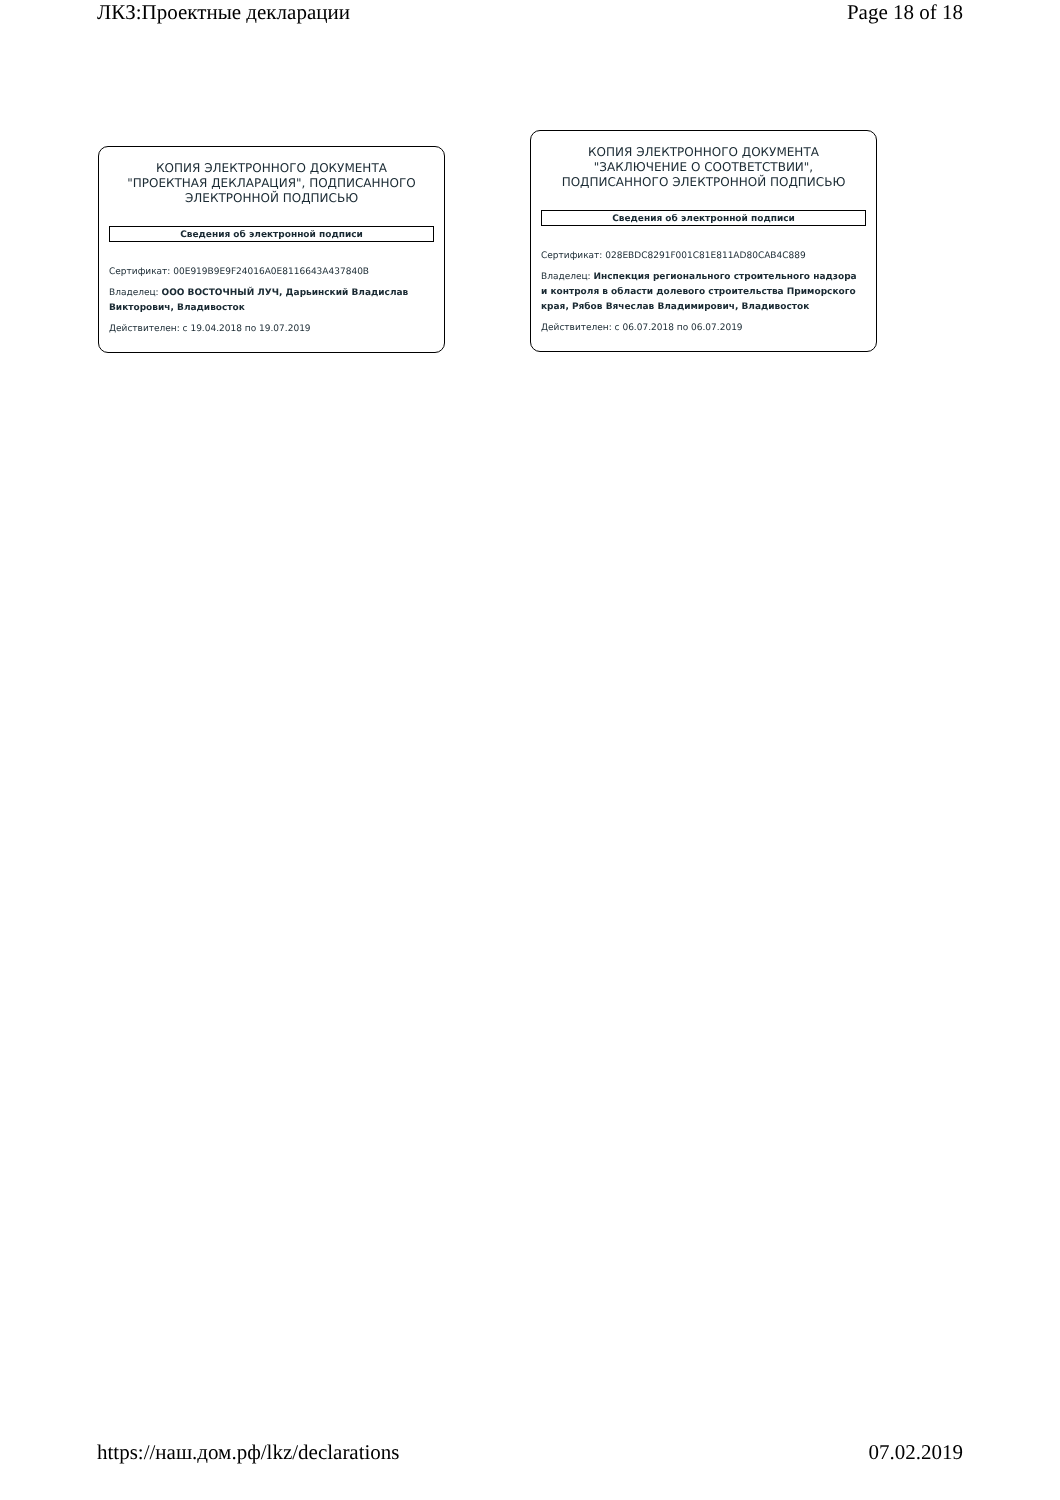ЛКЗ:Проектные декларации Page 18 of 18
КОПИЯ ЭЛЕКТРОННОГО ДОКУМЕНТА
"ПРОЕКТНАЯ ДЕКЛАРАЦИЯ", ПОДПИСАННОГО
ЭЛЕКТРОННОЙ ПОДПИСЬЮ
Сведения об электронной подписи
Сертификат: 00E919B9E9F24016A0E8116643A437840B
Владелец: ООО ВОСТОЧНЫЙ ЛУЧ, Дарьинский Владислав Викторович, Владивосток
Действителен: с 19.04.2018 по 19.07.2019
КОПИЯ ЭЛЕКТРОННОГО ДОКУМЕНТА
"ЗАКЛЮЧЕНИЕ О СООТВЕТСТВИИ",
ПОДПИСАННОГО ЭЛЕКТРОННОЙ ПОДПИСЬЮ
Сведения об электронной подписи
Сертификат: 028EBDC8291F001C81E811AD80CAB4C889
Владелец: Инспекция регионального строительного надзора и контроля в области долевого строительства Приморского края, Рябов Вячеслав Владимирович, Владивосток
Действителен: с 06.07.2018 по 06.07.2019
https://наш.дом.рф/lkz/declarations 07.02.2019